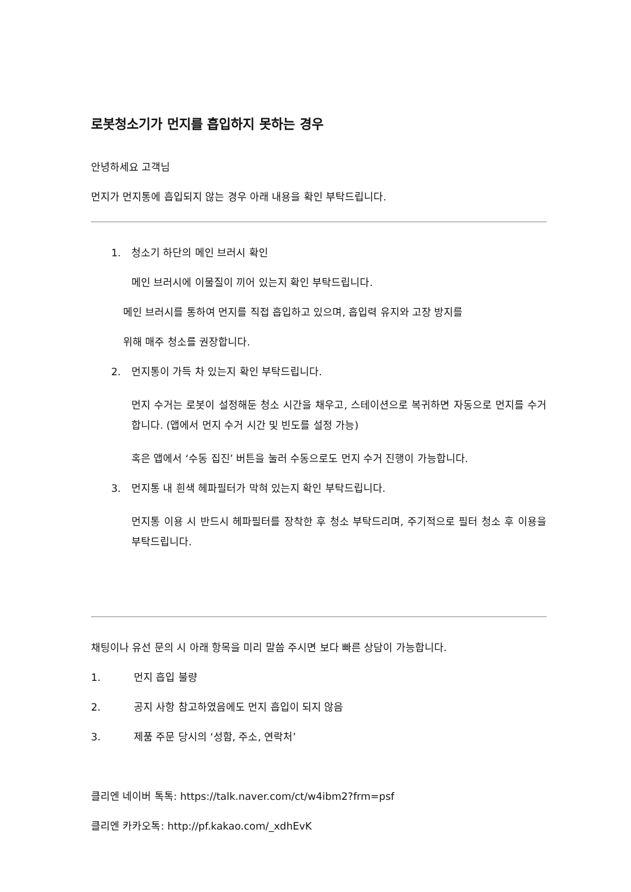로봇청소기가 먼지를 흡입하지 못하는 경우
안녕하세요 고객님
먼지가 먼지통에 흡입되지 않는 경우 아래 내용을 확인 부탁드립니다.
1. 청소기 하단의 메인 브러시 확인
메인 브러시에 이물질이 끼어 있는지 확인 부탁드립니다.
메인 브러시를 통하여 먼지를 직접 흡입하고 있으며, 흡입력 유지와 고장 방지를
위해 매주 청소를 권장합니다.
2. 먼지통이 가득 차 있는지 확인 부탁드립니다.
먼지 수거는 로봇이 설정해둔 청소 시간을 채우고, 스테이션으로 복귀하면 자동으로 먼지를 수거합니다. (앱에서 먼지 수거 시간 및 빈도를 설정 가능)
혹은 앱에서 ‘수동 집진’ 버튼을 눌러 수동으로도 먼지 수거 진행이 가능합니다.
3. 먼지통 내 흰색 헤파필터가 막혀 있는지 확인 부탁드립니다.
먼지통 이용 시 반드시 헤파필터를 장착한 후 청소 부탁드리며, 주기적으로 필터 청소 후 이용을 부탁드립니다.
채팅이나 유선 문의 시 아래 항목을 미리 말씀 주시면 보다 빠른 상담이 가능합니다.
1. 먼지 흡입 불량
2. 공지 사항 참고하였음에도 먼지 흡입이 되지 않음
3. 제품 주문 당시의 ‘성함, 주소, 연락처’
클리엔 네이버 톡톡: https://talk.naver.com/ct/w4ibm2?frm=psf
클리엔 카카오톡: http://pf.kakao.com/_xdhEvK